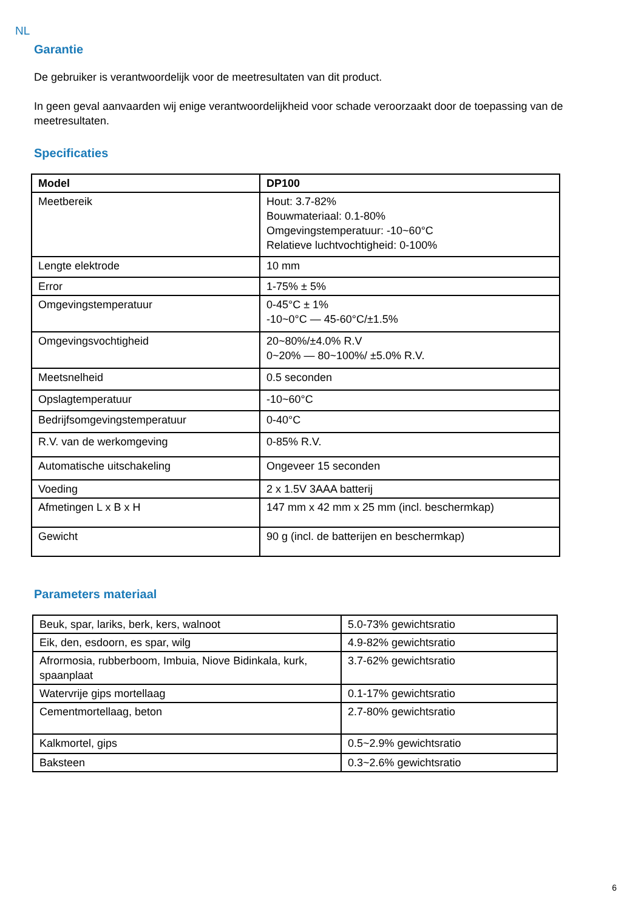NL
Garantie
De gebruiker is verantwoordelijk voor de meetresultaten van dit product.
In geen geval aanvaarden wij enige verantwoordelijkheid voor schade veroorzaakt door de toepassing van de meetresultaten.
Specificaties
| Model | DP100 |
| Meetbereik | Hout: 3.7-82% Bouwmateriaal: 0.1-80% Omgevingstemperatuur: -10~60°C Relatieve luchtvochtigheid: 0-100% |
| Lengte elektrode | 10 mm |
| Error | 1-75% ± 5% |
| Omgevingstemperatuur | 0-45°C ± 1% -10~0°C — 45-60°C/±1.5% |
| Omgevingsvochtigheid | 20~80%/±4.0% R.V 0~20% — 80~100%/ ±5.0% R.V. |
| Meetsnelheid | 0.5 seconden |
| Opslagtemperatuur | -10~60°C |
| Bedrijfsomgevingstemperatuur | 0-40°C |
| R.V. van de werkomgeving | 0-85% R.V. |
| Automatische uitschakeling | Ongeveer 15 seconden |
| Voeding | 2 x 1.5V 3AAA batterij |
| Afmetingen L x B x H | 147 mm x 42 mm x 25 mm (incl. beschermkap) |
| Gewicht | 90 g (incl. de batterijen en beschermkap) |
Parameters materiaal
| Beuk, spar, lariks, berk, kers, walnoot | 5.0-73% gewichtsratio |
| Eik, den, esdoorn, es spar, wilg | 4.9-82% gewichtsratio |
| Afrormosia, rubberboom, Imbuia, Niove Bidinkala, kurk, spaanplaat | 3.7-62% gewichtsratio |
| Watervrije gips mortellaag | 0.1-17% gewichtsratio |
| Cementmortellaag, beton | 2.7-80% gewichtsratio |
| Kalkmortel, gips | 0.5~2.9% gewichtsratio |
| Baksteen | 0.3~2.6% gewichtsratio |
6